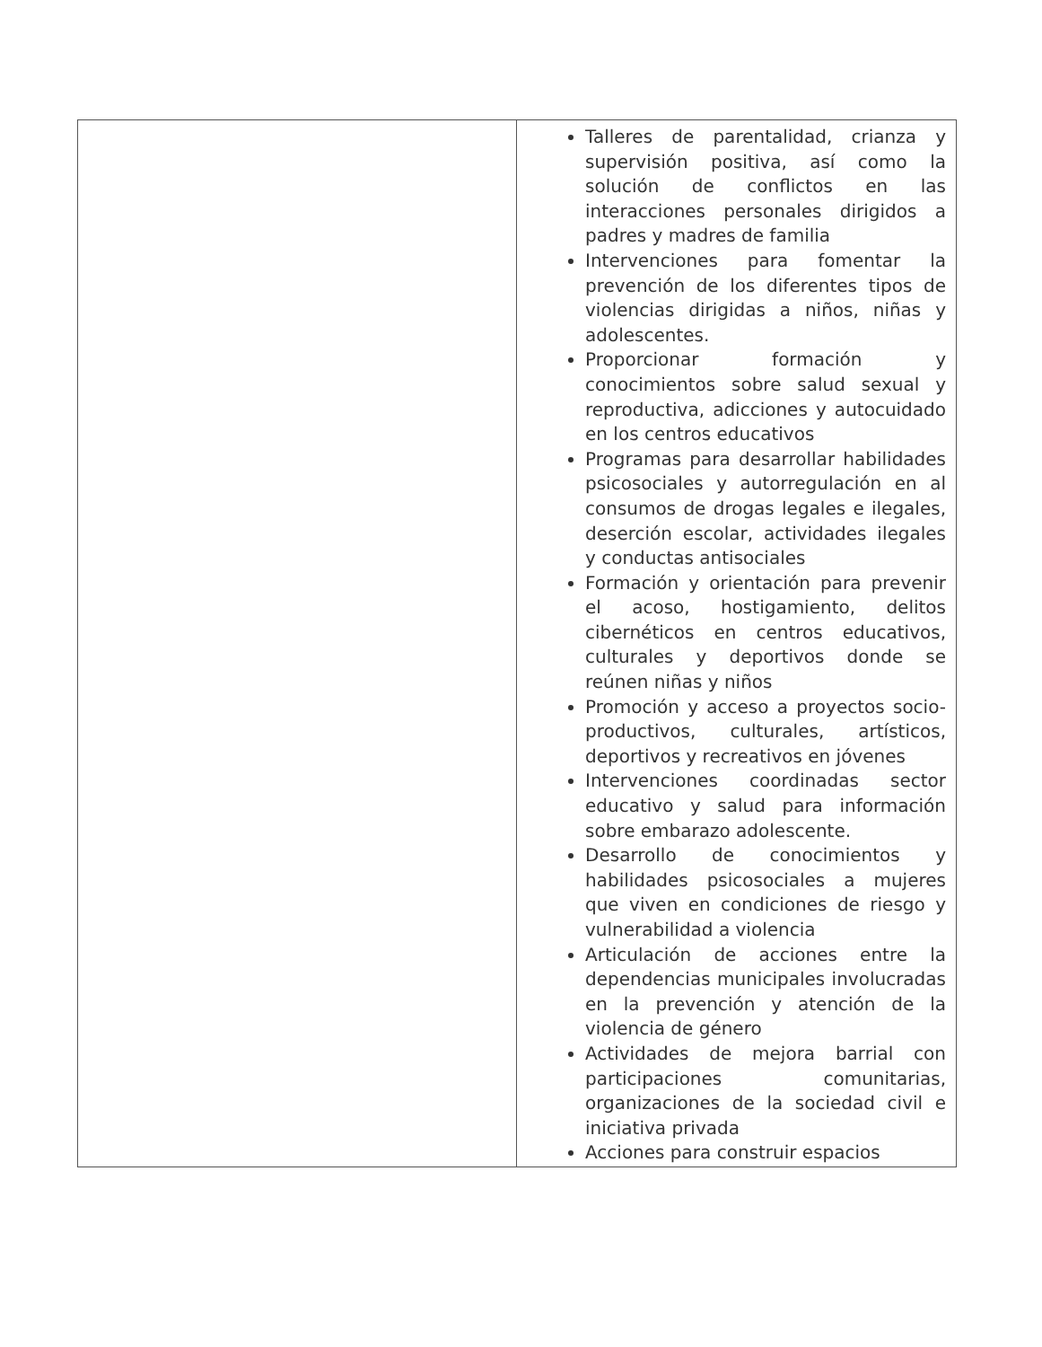| | Talleres de parentalidad, crianza y supervisión positiva, así como la solución de conflictos en las interacciones personales dirigidos a padres y madres de familia Intervenciones para fomentar la prevención de los diferentes tipos de violencias dirigidas a niños, niñas y adolescentes. Proporcionar formación y conocimientos sobre salud sexual y reproductiva, adicciones y autocuidado en los centros educativos Programas para desarrollar habilidades psicosociales y autorregulación en al consumos de drogas legales e ilegales, deserción escolar, actividades ilegales y conductas antisociales Formación y orientación para prevenir el acoso, hostigamiento, delitos cibernéticos en centros educativos, culturales y deportivos donde se reúnen niñas y niños Promoción y acceso a proyectos socio-productivos, culturales, artísticos, deportivos y recreativos en jóvenes Intervenciones coordinadas sector educativo y salud para información sobre embarazo adolescente. Desarrollo de conocimientos y habilidades psicosociales a mujeres que viven en condiciones de riesgo y vulnerabilidad a violencia Articulación de acciones entre la dependencias municipales involucradas en la prevención y atención de la violencia de género Actividades de mejora barrial con participaciones comunitarias, organizaciones de la sociedad civil e iniciativa privada Acciones para construir espacios |